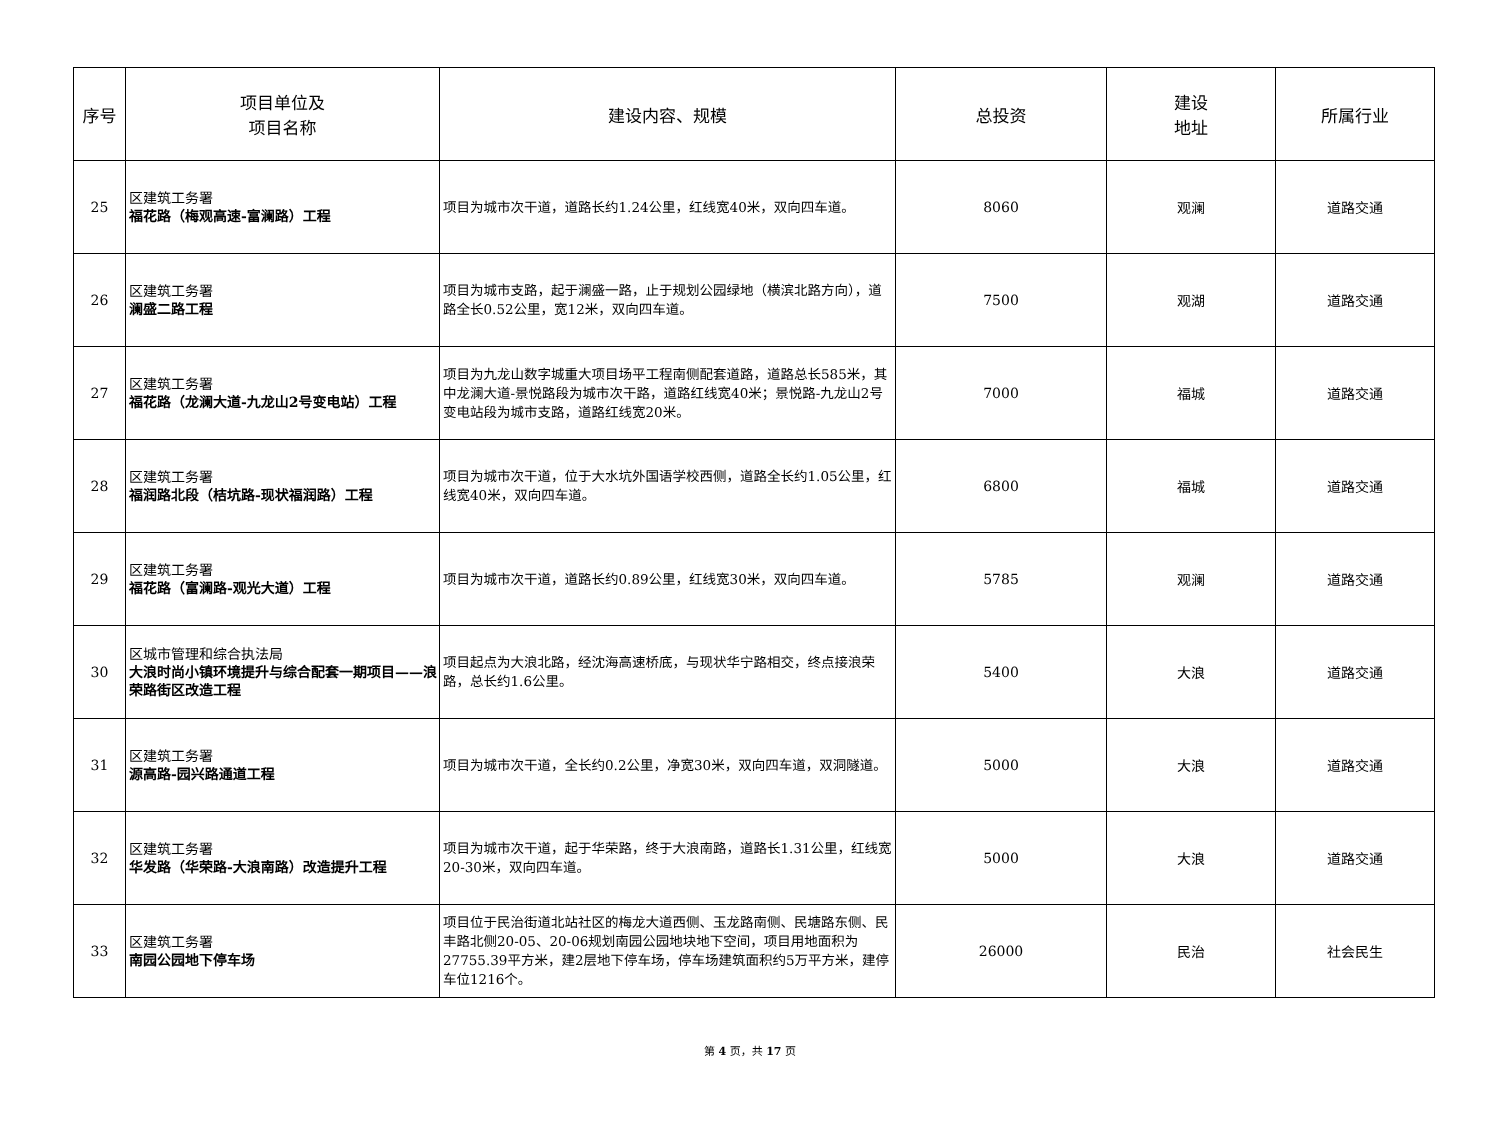| 序号 | 项目单位及 项目名称 | 建设内容、规模 | 总投资 | 建设 地址 | 所属行业 |
| --- | --- | --- | --- | --- | --- |
| 25 | 区建筑工务署 福花路（梅观高速-富澜路）工程 | 项目为城市次干道，道路长约1.24公里，红线宽40米，双向四车道。 | 8060 | 观澜 | 道路交通 |
| 26 | 区建筑工务署 澜盛二路工程 | 项目为城市支路，起于澜盛一路，止于规划公园绿地（横滨北路方向），道路全长0.52公里，宽12米，双向四车道。 | 7500 | 观湖 | 道路交通 |
| 27 | 区建筑工务署 福花路（龙澜大道-九龙山2号变电站）工程 | 项目为九龙山数字城重大项目场平工程南侧配套道路，道路总长585米，其中龙澜大道-景悦路段为城市次干路，道路红线宽40米；景悦路-九龙山2号变电站段为城市支路，道路红线宽20米。 | 7000 | 福城 | 道路交通 |
| 28 | 区建筑工务署 福润路北段（桔坑路-现状福润路）工程 | 项目为城市次干道，位于大水坑外国语学校西侧，道路全长约1.05公里，红线宽40米，双向四车道。 | 6800 | 福城 | 道路交通 |
| 29 | 区建筑工务署 福花路（富澜路-观光大道）工程 | 项目为城市次干道，道路长约0.89公里，红线宽30米，双向四车道。 | 5785 | 观澜 | 道路交通 |
| 30 | 区城市管理和综合执法局 大浪时尚小镇环境提升与综合配套一期项目——浪荣路街区改造工程 | 项目起点为大浪北路，经沈海高速桥底，与现状华宁路相交，终点接浪荣路，总长约1.6公里。 | 5400 | 大浪 | 道路交通 |
| 31 | 区建筑工务署 源高路-园兴路通道工程 | 项目为城市次干道，全长约0.2公里，净宽30米，双向四车道，双洞隧道。 | 5000 | 大浪 | 道路交通 |
| 32 | 区建筑工务署 华发路（华荣路-大浪南路）改造提升工程 | 项目为城市次干道，起于华荣路，终于大浪南路，道路长1.31公里，红线宽20-30米，双向四车道。 | 5000 | 大浪 | 道路交通 |
| 33 | 区建筑工务署 南园公园地下停车场 | 项目位于民治街道北站社区的梅龙大道西侧、玉龙路南侧、民塘路东侧、民丰路北侧20-05、20-06规划南园公园地块地下空间，项目用地面积为27755.39平方米，建2层地下停车场，停车场建筑面积约5万平方米，建停车位1216个。 | 26000 | 民治 | 社会民生 |
第 4 页，共 17 页